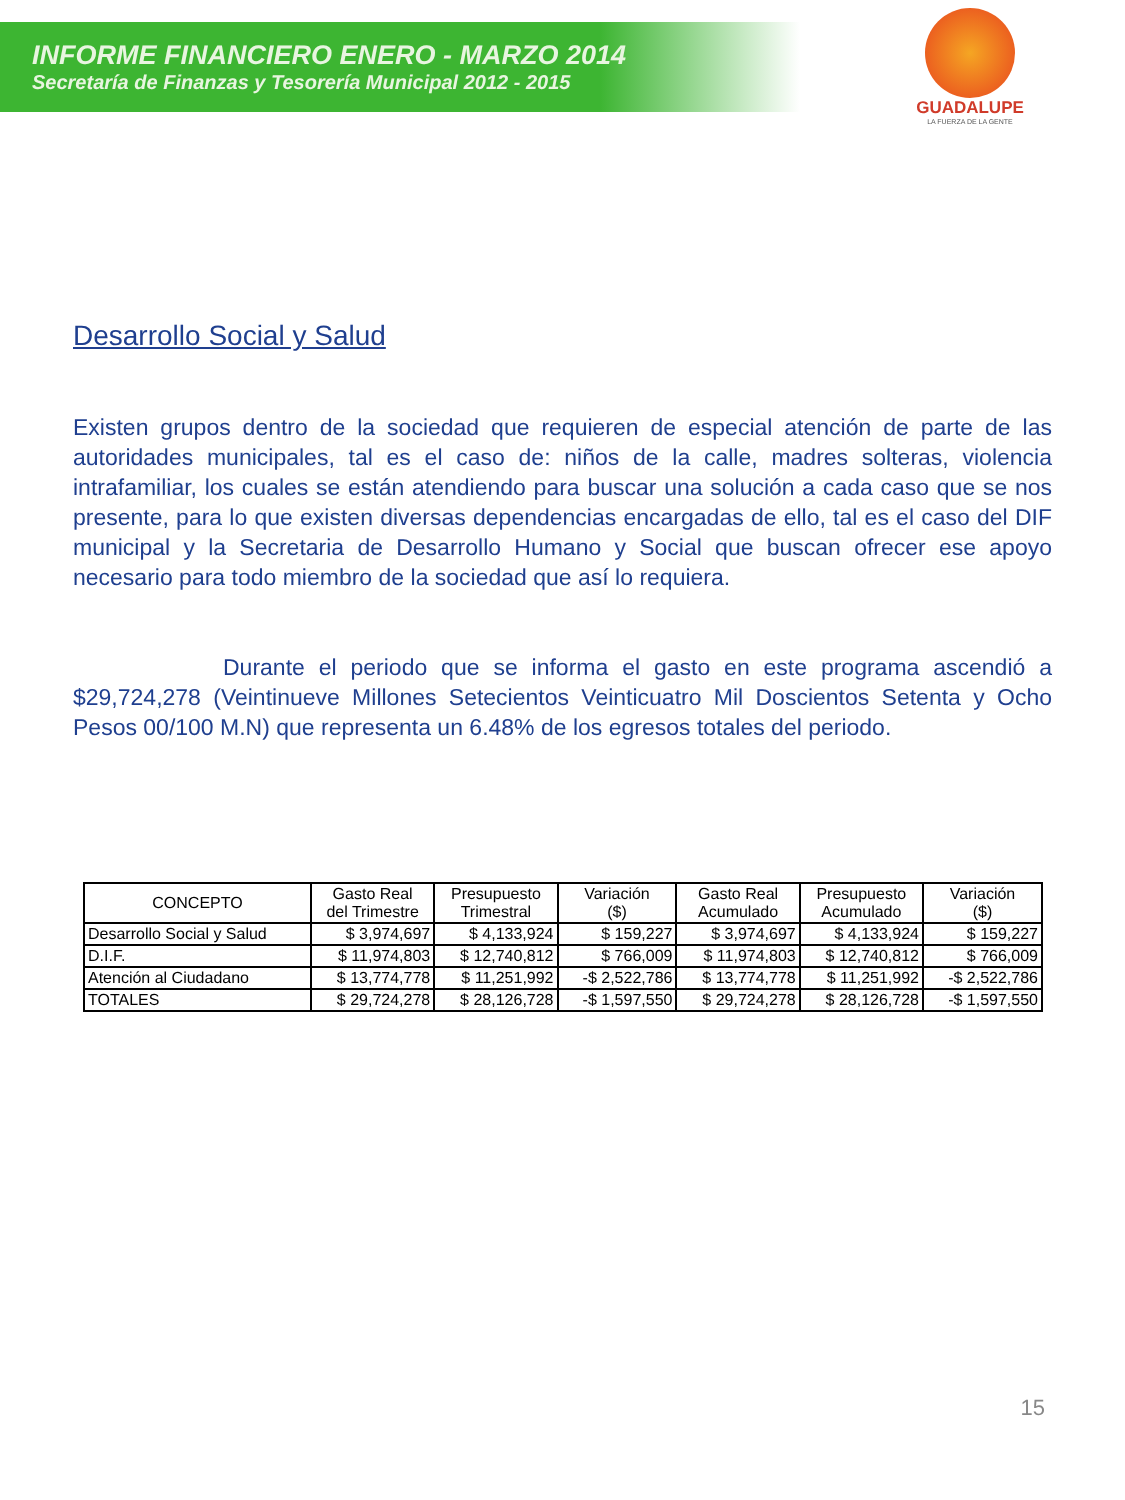INFORME FINANCIERO ENERO - MARZO 2014
Secretaría de Finanzas y Tesorería Municipal 2012 - 2015
GUADALUPE
LA FUERZA DE LA GENTE
Desarrollo Social y Salud
Existen grupos dentro de la sociedad que requieren de especial atención de parte de las autoridades municipales, tal es el caso de: niños de la calle, madres solteras, violencia intrafamiliar, los cuales se están atendiendo para buscar una solución a cada caso que se nos presente, para lo que existen diversas dependencias encargadas de ello, tal es el caso del DIF municipal y la Secretaria de Desarrollo Humano y Social que buscan ofrecer ese apoyo necesario para todo miembro de la sociedad que así lo requiera.
Durante el periodo que se informa el gasto en este programa ascendió a $29,724,278 (Veintinueve Millones Setecientos Veinticuatro Mil Doscientos Setenta y Ocho Pesos 00/100 M.N) que representa un 6.48% de los egresos totales del periodo.
| CONCEPTO | Gasto Real del Trimestre | Presupuesto Trimestral | Variación ($) | Gasto Real Acumulado | Presupuesto Acumulado | Variación ($) |
| --- | --- | --- | --- | --- | --- | --- |
| Desarrollo Social y Salud | $ 3,974,697 | $ 4,133,924 | $ 159,227 | $ 3,974,697 | $ 4,133,924 | $ 159,227 |
| D.I.F. | $ 11,974,803 | $ 12,740,812 | $ 766,009 | $ 11,974,803 | $ 12,740,812 | $ 766,009 |
| Atención al Ciudadano | $ 13,774,778 | $ 11,251,992 | -$ 2,522,786 | $ 13,774,778 | $ 11,251,992 | -$ 2,522,786 |
| TOTALES | $ 29,724,278 | $ 28,126,728 | -$ 1,597,550 | $ 29,724,278 | $ 28,126,728 | -$ 1,597,550 |
15